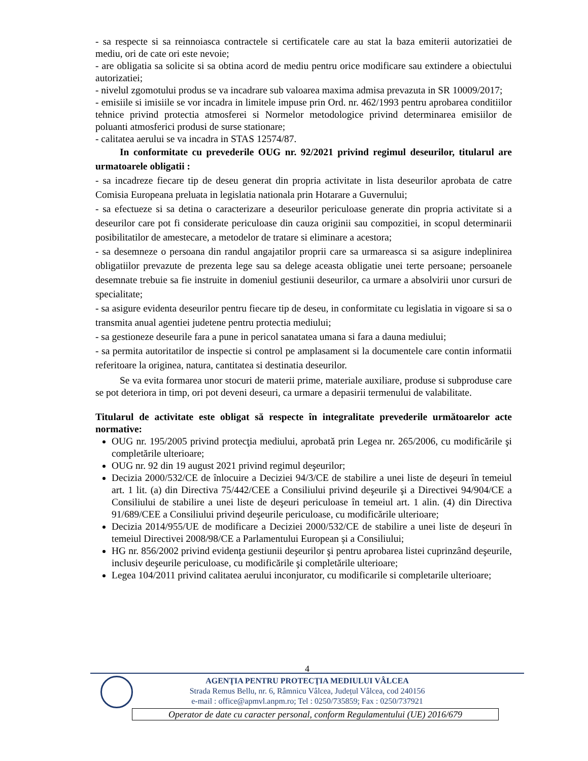- sa respecte si sa reinnoiasca contractele si certificatele care au stat la baza emiterii autorizatiei de mediu, ori de cate ori este nevoie;
- are obligatia sa solicite si sa obtina acord de mediu pentru orice modificare sau extindere a obiectului autorizatiei;
- nivelul zgomotului produs se va incadrare sub valoarea maxima admisa prevazuta in SR 10009/2017;
- emisiile si imisiile se vor incadra in limitele impuse prin Ord. nr. 462/1993 pentru aprobarea conditiilor tehnice privind protectia atmosferei si Normelor metodologice privind determinarea emisiilor de poluanti atmosferici produsi de surse stationare;
- calitatea aerului se va incadra in STAS 12574/87.
In conformitate cu prevederile OUG nr. 92/2021 privind regimul deseurilor, titularul are urmatoarele obligatii :
- sa incadreze fiecare tip de deseu generat din propria activitate in lista deseurilor aprobata de catre Comisia Europeana preluata in legislatia nationala prin Hotarare a Guvernului;
- sa efectueze si sa detina o caracterizare a deseurilor periculoase generate din propria activitate si a deseurilor care pot fi considerate periculoase din cauza originii sau compozitiei, in scopul determinarii posibilitatilor de amestecare, a metodelor de tratare si eliminare a acestora;
- sa desemneze o persoana din randul angajatilor proprii care sa urmareasca si sa asigure indeplinirea obligatiilor prevazute de prezenta lege sau sa delege aceasta obligatie unei terte persoane; persoanele desemnate trebuie sa fie instruite in domeniul gestiunii deseurilor, ca urmare a absolvirii unor cursuri de specialitate;
- sa asigure evidenta deseurilor pentru fiecare tip de deseu, in conformitate cu legislatia in vigoare si sa o transmita anual agentiei judetene pentru protectia mediului;
- sa gestioneze deseurile fara a pune in pericol sanatatea umana si fara a dauna mediului;
- sa permita autoritatilor de inspectie si control pe amplasament si la documentele care contin informatii referitoare la originea, natura, cantitatea si destinatia deseurilor.
Se va evita formarea unor stocuri de materii prime, materiale auxiliare, produse si subproduse care se pot deteriora in timp, ori pot deveni deseuri, ca urmare a depasirii termenului de valabilitate.
Titularul de activitate este obligat să respecte în integralitate prevederile următoarelor acte normative:
OUG nr. 195/2005 privind protecţia mediului, aprobată prin Legea nr. 265/2006, cu modificările şi completările ulterioare;
OUG nr. 92 din 19 august 2021 privind regimul deşeurilor;
Decizia 2000/532/CE de înlocuire a Deciziei 94/3/CE de stabilire a unei liste de deşeuri în temeiul art. 1 lit. (a) din Directiva 75/442/CEE a Consiliului privind deşeurile şi a Directivei 94/904/CE a Consiliului de stabilire a unei liste de deşeuri periculoase în temeiul art. 1 alin. (4) din Directiva 91/689/CEE a Consiliului privind deşeurile periculoase, cu modificările ulterioare;
Decizia 2014/955/UE de modificare a Deciziei 2000/532/CE de stabilire a unei liste de deșeuri în temeiul Directivei 2008/98/CE a Parlamentului European și a Consiliului;
HG nr. 856/2002 privind evidenţa gestiunii deşeurilor şi pentru aprobarea listei cuprinzând deşeurile, inclusiv deşeurile periculoase, cu modificările şi completările ulterioare;
Legea 104/2011 privind calitatea aerului inconjurator, cu modificarile si completarile ulterioare;
4
AGENŢIA PENTRU PROTECŢIA MEDIULUI VÂLCEA
Strada Remus Bellu, nr. 6, Râmnicu Vâlcea, Județul Vâlcea, cod 240156
e-mail : office@apmvl.anpm.ro; Tel : 0250/735859; Fax : 0250/737921
Operator de date cu caracter personal, conform Regulamentului (UE) 2016/679